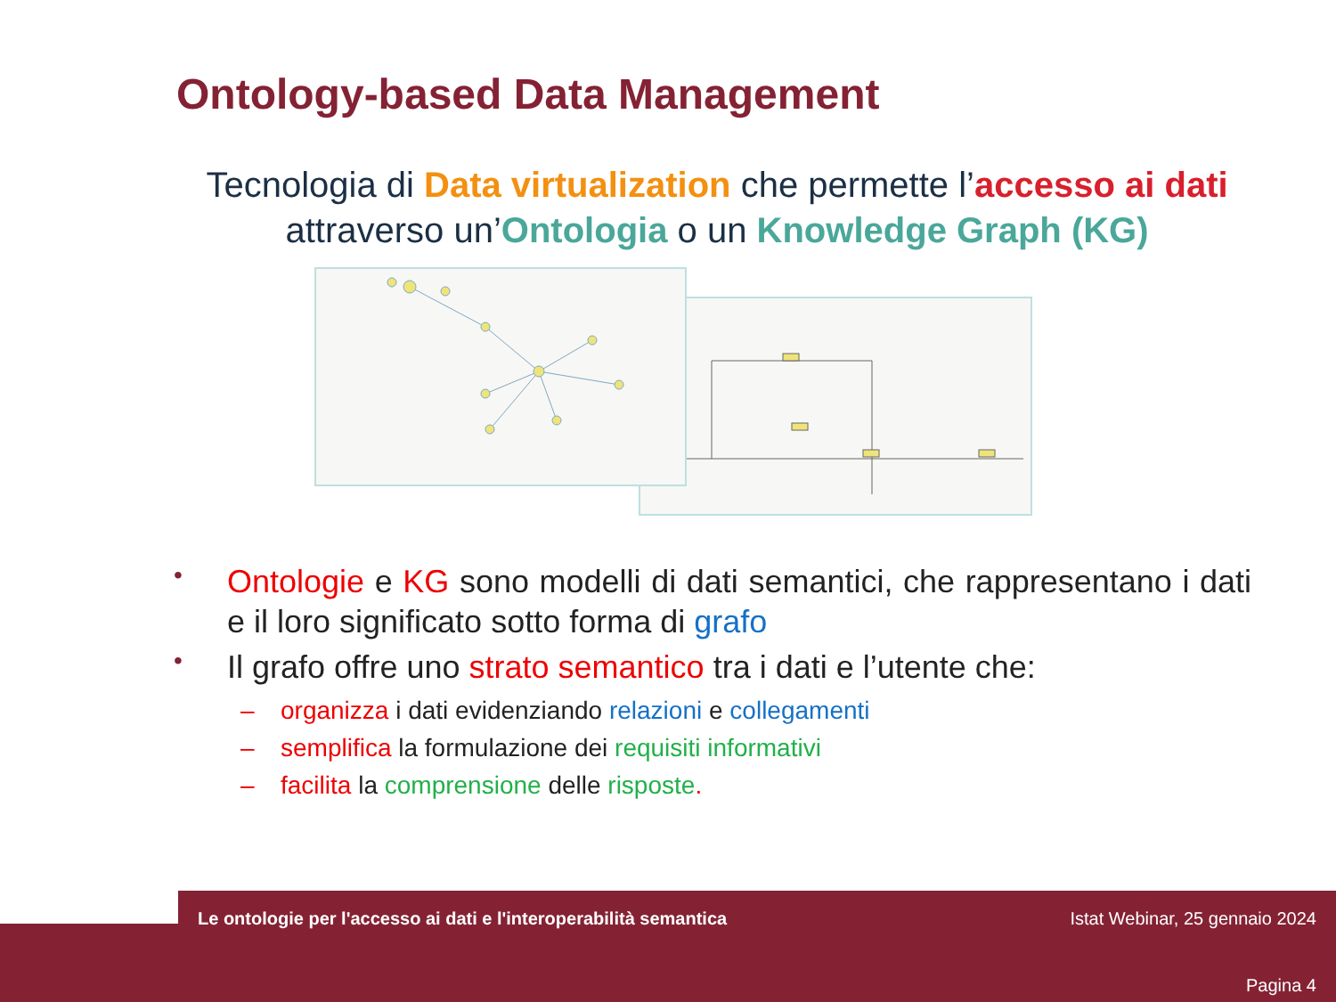Ontology-based Data Management
Tecnologia di Data virtualization che permette l’accesso ai dati
attraverso un’Ontologia o un Knowledge Graph (KG)
• Ontologie e KG sono modelli di dati semantici, che rappresentano i dati e il loro significato sotto forma di grafo
• Il grafo offre uno strato semantico tra i dati e l’utente che:
– organizza i dati evidenziando relazioni e collegamenti
– semplifica la formulazione dei requisiti informativi
– facilita la comprensione delle risposte.
Le ontologie per l'accesso ai dati e l'interoperabilità semantica
Istat Webinar, 25 gennaio 2024
Pagina 4